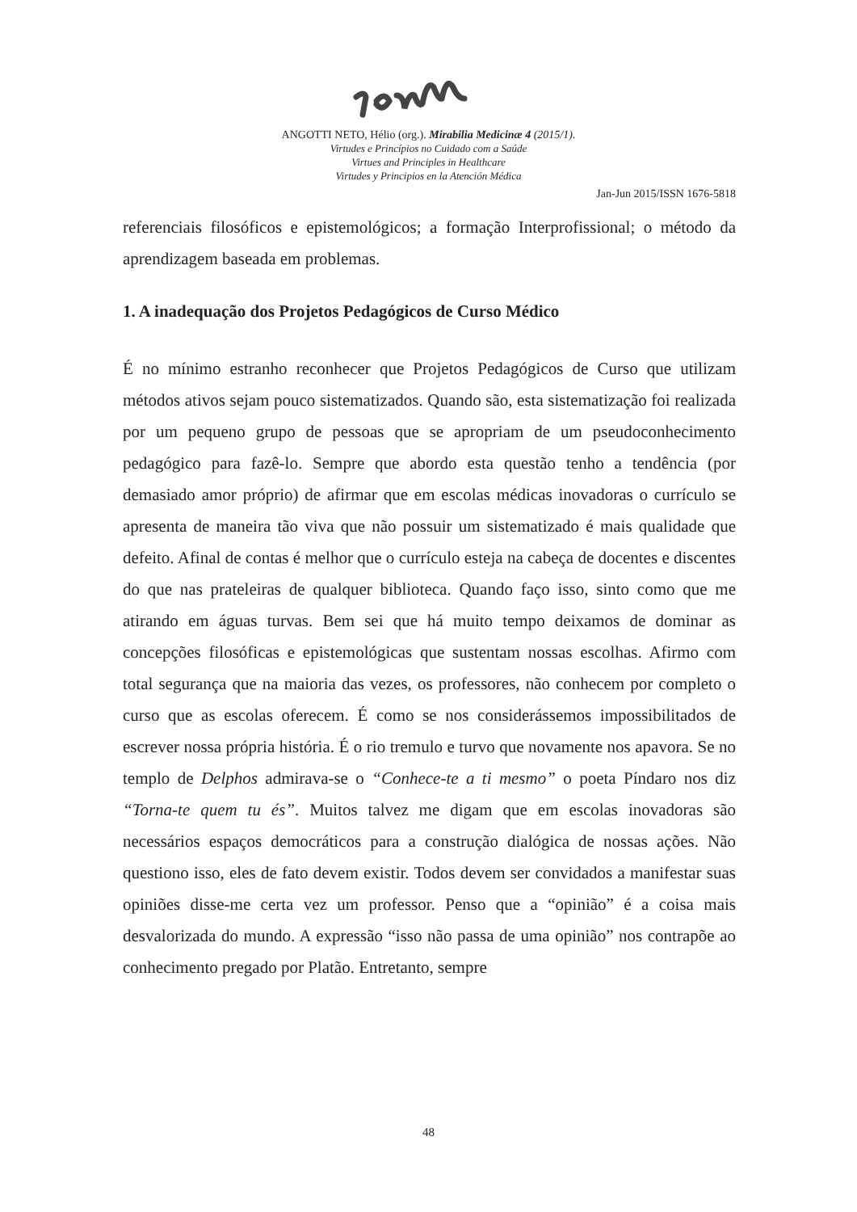ANGOTTI NETO, Hélio (org.). Mirabilia Medicinæ 4 (2015/1).
Virtudes e Princípios no Cuidado com a Saúde
Virtues and Principles in Healthcare
Virtudes y Principios en la Atención Médica
Jan-Jun 2015/ISSN 1676-5818
referenciais filosóficos e epistemológicos; a formação Interprofissional; o método da aprendizagem baseada em problemas.
1. A inadequação dos Projetos Pedagógicos de Curso Médico
É no mínimo estranho reconhecer que Projetos Pedagógicos de Curso que utilizam métodos ativos sejam pouco sistematizados. Quando são, esta sistematização foi realizada por um pequeno grupo de pessoas que se apropriam de um pseudoconhecimento pedagógico para fazê-lo. Sempre que abordo esta questão tenho a tendência (por demasiado amor próprio) de afirmar que em escolas médicas inovadoras o currículo se apresenta de maneira tão viva que não possuir um sistematizado é mais qualidade que defeito. Afinal de contas é melhor que o currículo esteja na cabeça de docentes e discentes do que nas prateleiras de qualquer biblioteca. Quando faço isso, sinto como que me atirando em águas turvas. Bem sei que há muito tempo deixamos de dominar as concepções filosóficas e epistemológicas que sustentam nossas escolhas. Afirmo com total segurança que na maioria das vezes, os professores, não conhecem por completo o curso que as escolas oferecem. É como se nos considerássemos impossibilitados de escrever nossa própria história. É o rio tremulo e turvo que novamente nos apavora. Se no templo de Delphos admirava-se o “Conhece-te a ti mesmo” o poeta Píndaro nos diz “Torna-te quem tu és”. Muitos talvez me digam que em escolas inovadoras são necessários espaços democráticos para a construção dialógica de nossas ações. Não questiono isso, eles de fato devem existir. Todos devem ser convidados a manifestar suas opiniões disse-me certa vez um professor. Penso que a “opinião” é a coisa mais desvalorizada do mundo. A expressão “isso não passa de uma opinião” nos contrapõe ao conhecimento pregado por Platão. Entretanto, sempre
48